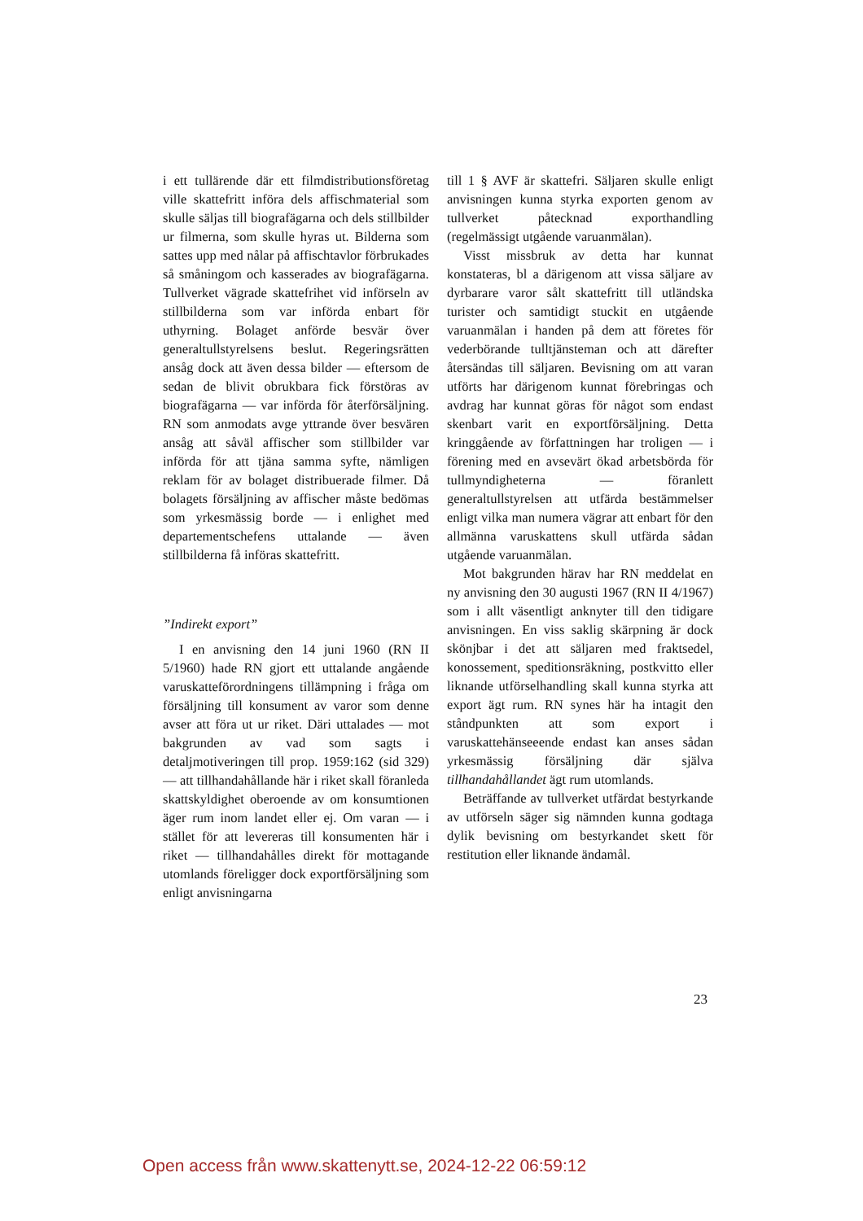i ett tullärende där ett filmdistributionsföretag ville skattefritt införa dels affischmaterial som skulle säljas till biografägarna och dels stillbilder ur filmerna, som skulle hyras ut. Bilderna som sattes upp med nålar på affischtavlor förbrukades så småningom och kasserades av biografägarna. Tullverket vägrade skattefrihet vid införseln av stillbilderna som var införda enbart för uthyrning. Bolaget anförde besvär över generaltullstyrelsens beslut. Regeringsrätten ansåg dock att även dessa bilder — eftersom de sedan de blivit obrukbara fick förstöras av biografägarna — var införda för återförsäljning. RN som anmodats avge yttrande över besvären ansåg att såväl affischer som stillbilder var införda för att tjäna samma syfte, nämligen reklam för av bolaget distribuerade filmer. Då bolagets försäljning av affischer måste bedömas som yrkesmässig borde — i enlighet med departementschefens uttalande — även stillbilderna få införas skattefritt.
”Indirekt export”
I en anvisning den 14 juni 1960 (RN II 5/1960) hade RN gjort ett uttalande angående varuskatteförordningens tillämpning i fråga om försäljning till konsument av varor som denne avser att föra ut ur riket. Däri uttalades — mot bakgrunden av vad som sagts i detaljmotiveringen till prop. 1959:162 (sid 329) — att tillhandahållande här i riket skall föranleda skattskyldighet oberoende av om konsumtionen äger rum inom landet eller ej. Om varan — i stället för att levereras till konsumenten här i riket — tillhandahålles direkt för mottagande utomlands föreligger dock exportförsäljning som enligt anvisningarna
till 1 § AVF är skattefri. Säljaren skulle enligt anvisningen kunna styrka exporten genom av tullverket påtecknad exporthandling (regelmässigt utgående varuanmälan).
Visst missbruk av detta har kunnat konstateras, bl a därigenom att vissa säljare av dyrbarare varor sålt skattefritt till utländska turister och samtidigt stuckit en utgående varuanmälan i handen på dem att företes för vederbörande tulltjänsteman och att därefter återsändas till säljaren. Bevisning om att varan utförts har därigenom kunnat förebringas och avdrag har kunnat göras för något som endast skenbart varit en exportförsäljning. Detta kringgående av författningen har troligen — i förening med en avsevärt ökad arbetsbörda för tullmyndigheterna — föranlett generaltullstyrelsen att utfärda bestämmelser enligt vilka man numera vägrar att enbart för den allmänna varuskattens skull utfärda sådan utgående varuanmälan.
Mot bakgrunden härav har RN meddelat en ny anvisning den 30 augusti 1967 (RN II 4/1967) som i allt väsentligt anknyter till den tidigare anvisningen. En viss saklig skärpning är dock skönjbar i det att säljaren med fraktsedel, konossement, speditionsräkning, postkvitto eller liknande utförselhandling skall kunna styrka att export ägt rum. RN synes här ha intagit den ståndpunkten att som export i varuskattehänseeende endast kan anses sådan yrkesmässig försäljning där själva tillhandahållandet ägt rum utomlands.
Beträffande av tullverket utfärdat bestyrkande av utförseln säger sig nämnden kunna godtaga dylik bevisning om bestyrkandet skett för restitution eller liknande ändamål.
23
Open access från www.skattenytt.se, 2024-12-22 06:59:12